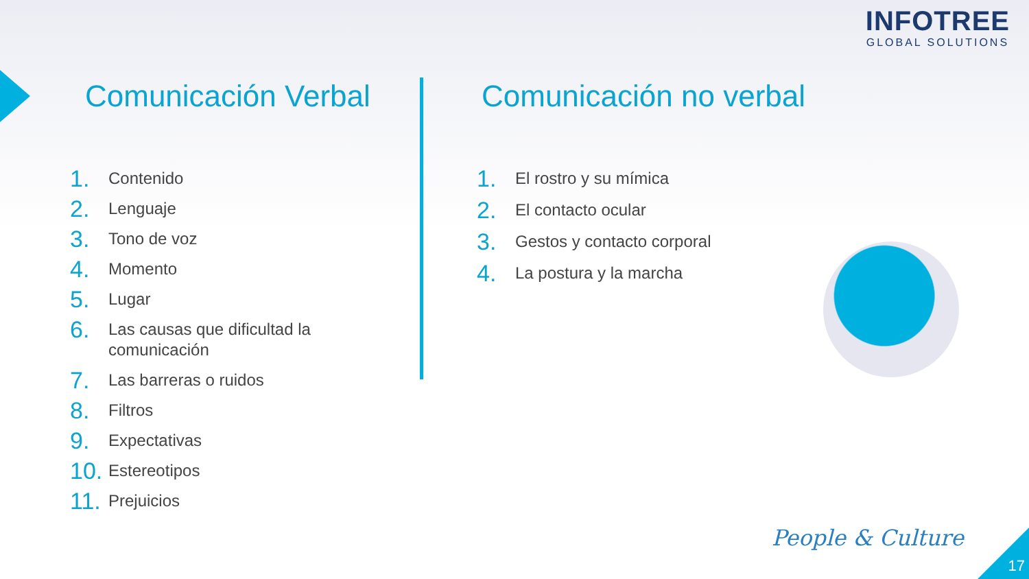INFOTREE
GLOBAL SOLUTIONS
Comunicación Verbal
1. Contenido
2. Lenguaje
3. Tono de voz
4. Momento
5. Lugar
6. Las causas que dificultad la comunicación
7. Las barreras o ruidos
8. Filtros
9. Expectativas
10. Estereotipos
11. Prejuicios
Comunicación no verbal
1. El rostro y su mímica
2. El contacto ocular
3. Gestos y contacto corporal
4. La postura y la marcha
People & Culture
17